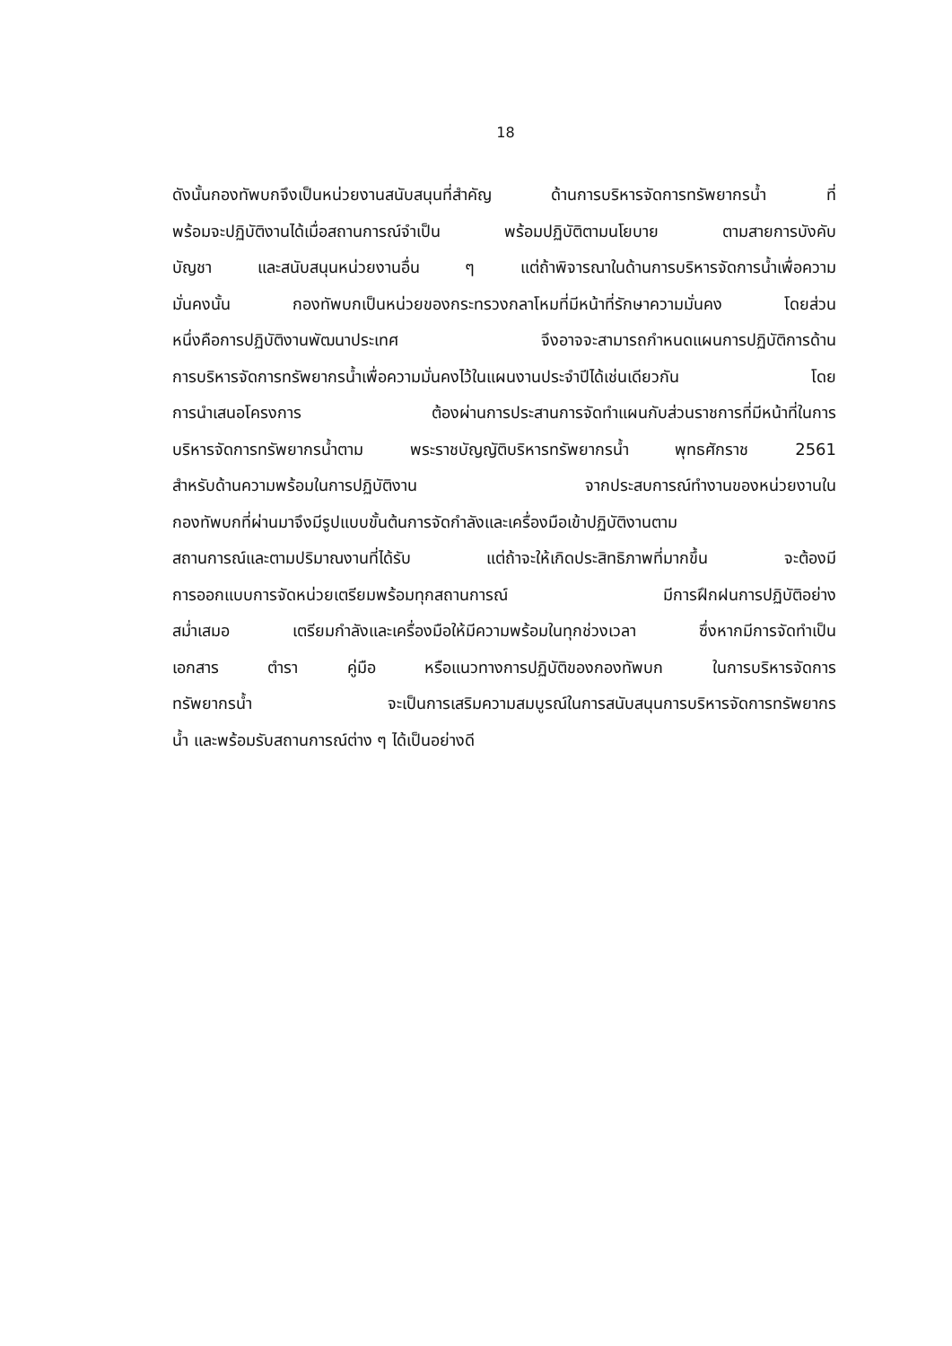18
ดังนั้นกองทัพบกจึงเป็นหน่วยงานสนับสนุนที่สำคัญ ด้านการบริหารจัดการทรัพยากรน้ำ ที่
พร้อมจะปฏิบัติงานได้เมื่อสถานการณ์จำเป็น พร้อมปฏิบัติตามนโยบาย ตามสายการบังคับ
บัญชา และสนับสนุนหน่วยงานอื่น ๆ แต่ถ้าพิจารณาในด้านการบริหารจัดการน้ำเพื่อความ
มั่นคงนั้น กองทัพบกเป็นหน่วยของกระทรวงกลาโหมที่มีหน้าที่รักษาความมั่นคง โดยส่วน
หนึ่งคือการปฏิบัติงานพัฒนาประเทศ จึงอาจจะสามารถกำหนดแผนการปฏิบัติการด้าน
การบริหารจัดการทรัพยากรน้ำเพื่อความมั่นคงไว้ในแผนงานประจำปีได้เช่นเดียวกัน โดย
การนำเสนอโครงการ ต้องผ่านการประสานการจัดทำแผนกับส่วนราชการที่มีหน้าที่ในการ
บริหารจัดการทรัพยากรน้ำตาม พระราชบัญญัติบริหารทรัพยากรน้ำ พุทธศักราช 2561
สำหรับด้านความพร้อมในการปฏิบัติงาน จากประสบการณ์ทำงานของหน่วยงานใน
กองทัพบกที่ผ่านมาจึงมีรูปแบบขั้นต้นการจัดกำลังและเครื่องมือเข้าปฏิบัติงานตาม
สถานการณ์และตามปริมาณงานที่ได้รับ แต่ถ้าจะให้เกิดประสิทธิภาพที่มากขึ้น จะต้องมี
การออกแบบการจัดหน่วยเตรียมพร้อมทุกสถานการณ์ มีการฝึกฝนการปฏิบัติอย่าง
สม่ำเสมอ เตรียมกำลังและเครื่องมือให้มีความพร้อมในทุกช่วงเวลา ซึ่งหากมีการจัดทำเป็น
เอกสาร ตำรา คู่มือ หรือแนวทางการปฏิบัติของกองทัพบก ในการบริหารจัดการ
ทรัพยากรน้ำ จะเป็นการเสริมความสมบูรณ์ในการสนับสนุนการบริหารจัดการทรัพยากร
น้ำ และพร้อมรับสถานการณ์ต่าง ๆ ได้เป็นอย่างดี